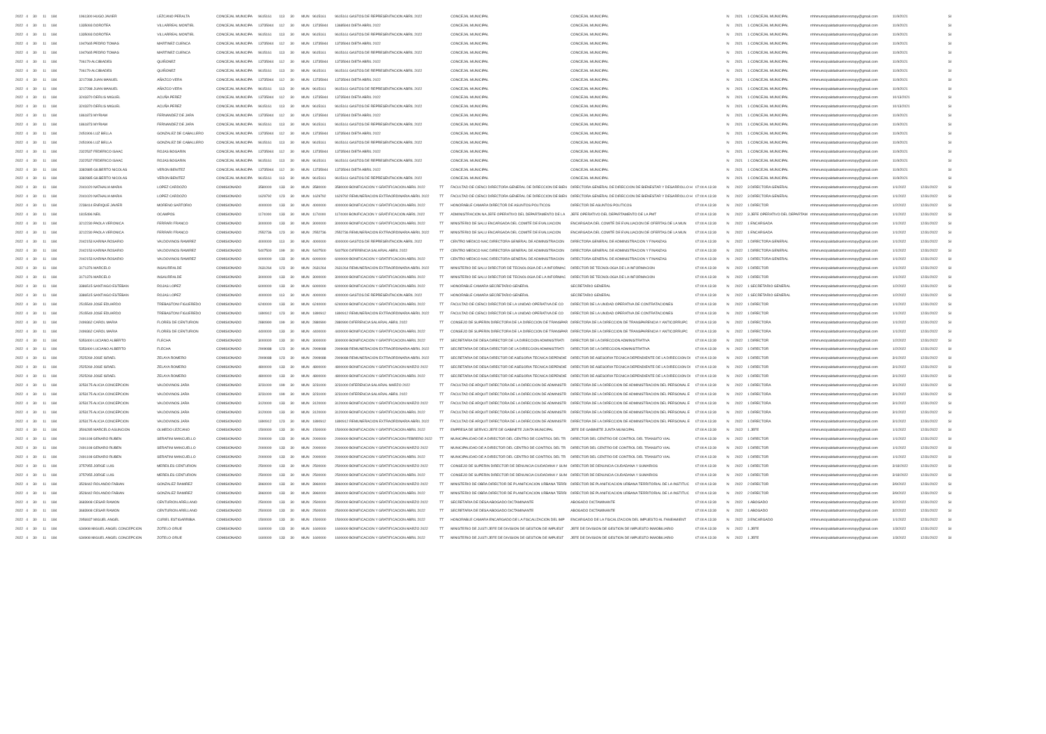| 2022 | 4 | 30 | 11 | 184 | 1961300 HUGO JAVIER | LEZCANO PERALTA | CONCEJAL MUNICIPA | 9615161 | 113 | 30 | MUN | 9615161 | 9615161 GASTOS DE REPRESENTACION ABRIL 2022 | | CONCEJAL MUNICIPAL | CONCEJAL MUNICIPAL | | N | 2021 | 1 CONCEJAL MUNICIPAL | rrhhmunicipalidadsanlorenzopy@gmail.com | 11/9/2021 | | SI |
| 2022 | 4 | 30 | 11 | 184 | 1335093 DOROTEA | VILLARREAL MONTIEL | CONCEJAL MUNICIPA | 13735944 | 112 | 30 | MUN | 13735944 | 13685944 DIETA ABRIL 2022 | | CONCEJAL MUNICIPAL | CONCEJAL MUNICIPAL | | N | 2021 | 1 CONCEJAL MUNICIPAL | rrhhmunicipalidadsanlorenzopy@gmail.com | 11/9/2021 | | SI |
| 2022 | 4 | 30 | 11 | 184 | 1335093 DOROTEA | VILLARREAL MONTIEL | CONCEJAL MUNICIPA | 9615161 | 113 | 30 | MUN | 9615161 | 9615161 GASTOS DE REPRESENTACION ABRIL 2022 | | CONCEJAL MUNICIPAL | CONCEJAL MUNICIPAL | | N | 2021 | 1 CONCEJAL MUNICIPAL | rrhhmunicipalidadsanlorenzopy@gmail.com | 11/9/2021 | | SI |
| 2022 | 4 | 30 | 11 | 184 | 1947665 PEDRO TOMAS | MARTINEZ CUENCA | CONCEJAL MUNICIPA | 13735944 | 112 | 30 | MUN | 13735944 | 13735944 DIETA ABRIL 2022 | | CONCEJAL MUNICIPAL | CONCEJAL MUNICIPAL | | N | 2021 | 1 CONCEJAL MUNICIPAL | rrhhmunicipalidadsanlorenzopy@gmail.com | 11/9/2021 | | SI |
| 2022 | 4 | 30 | 11 | 184 | 1947665 PEDRO TOMAS | MARTINEZ CUENCA | CONCEJAL MUNICIPA | 9615161 | 113 | 30 | MUN | 9615161 | 9615161 GASTOS DE REPRESENTACION ABRIL 2022 | | CONCEJAL MUNICIPAL | CONCEJAL MUNICIPAL | | N | 2021 | 1 CONCEJAL MUNICIPAL | rrhhmunicipalidadsanlorenzopy@gmail.com | 11/9/2021 | | SI |
| 2022 | 4 | 30 | 11 | 184 | 706179 ALCIBIADES | QUIÑONEZ | CONCEJAL MUNICIPA | 13735944 | 112 | 30 | MUN | 13735944 | 13735944 DIETA ABRIL 2022 | | CONCEJAL MUNICIPAL | CONCEJAL MUNICIPAL | | N | 2021 | 1 CONCEJAL MUNICIPAL | rrhhmunicipalidadsanlorenzopy@gmail.com | 11/9/2021 | | SI |
| 2022 | 4 | 30 | 11 | 184 | 706179 ALCIBIADES | QUIÑONEZ | CONCEJAL MUNICIPA | 9615161 | 113 | 30 | MUN | 9615161 | 9615161 GASTOS DE REPRESENTACION ABRIL 2022 | | CONCEJAL MUNICIPAL | CONCEJAL MUNICIPAL | | N | 2021 | 1 CONCEJAL MUNICIPAL | rrhhmunicipalidadsanlorenzopy@gmail.com | 11/9/2021 | | SI |
| 2022 | 4 | 30 | 11 | 184 | 3217288 JUAN MANUEL | AÑAZCO VERA | CONCEJAL MUNICIPA | 13735944 | 112 | 30 | MUN | 13735944 | 13735944 DIETA ABRIL 2022 | | CONCEJAL MUNICIPAL | CONCEJAL MUNICIPAL | | N | 2021 | 1 CONCEJAL MUNICIPAL | rrhhmunicipalidadsanlorenzopy@gmail.com | 11/9/2021 | | SI |
| 2022 | 4 | 30 | 11 | 184 | 3217288 JUAN MANUEL | AÑAZCO VERA | CONCEJAL MUNICIPA | 9615161 | 113 | 30 | MUN | 9615161 | 9615161 GASTOS DE REPRESENTACION ABRIL 2022 | | CONCEJAL MUNICIPAL | CONCEJAL MUNICIPAL | | N | 2021 | 1 CONCEJAL MUNICIPAL | rrhhmunicipalidadsanlorenzopy@gmail.com | 11/9/2021 | | SI |
| 2022 | 4 | 30 | 11 | 184 | 3243370 DERLIS MIGUEL | ACUÑA PEREZ | CONCEJAL MUNICIPA | 13735944 | 112 | 30 | MUN | 13735944 | 13735944 DIETA ABRIL 2022 | | CONCEJAL MUNICIPAL | CONCEJAL MUNICIPAL | | N | 2021 | 1 CONCEJAL MUNICIPAL | rrhhmunicipalidadsanlorenzopy@gmail.com | 10/13/2021 | | SI |
| 2022 | 4 | 30 | 11 | 184 | 3243370 DERLIS MIGUEL | ACUÑA PEREZ | CONCEJAL MUNICIPA | 9615161 | 113 | 30 | MUN | 9615161 | 9615161 GASTOS DE REPRESENTACION ABRIL 2022 | | CONCEJAL MUNICIPAL | CONCEJAL MUNICIPAL | | N | 2021 | 1 CONCEJAL MUNICIPAL | rrhhmunicipalidadsanlorenzopy@gmail.com | 10/13/2021 | | SI |
| 2022 | 4 | 30 | 11 | 184 | 1861873 MYRIAM | FERNANDEZ DE JARA | CONCEJAL MUNICIPA | 13735944 | 112 | 30 | MUN | 13735944 | 13735944 DIETA ABRIL 2022 | | CONCEJAL MUNICIPAL | CONCEJAL MUNICIPAL | | N | 2021 | 1 CONCEJAL MUNICIPAL | rrhhmunicipalidadsanlorenzopy@gmail.com | 11/9/2021 | | SI |
| 2022 | 4 | 30 | 11 | 184 | 1861873 MYRIAM | FERNANDEZ DE JARA | CONCEJAL MUNICIPA | 9615161 | 113 | 30 | MUN | 9615161 | 9615161 GASTOS DE REPRESENTACION ABRIL 2022 | | CONCEJAL MUNICIPAL | CONCEJAL MUNICIPAL | | N | 2021 | 1 CONCEJAL MUNICIPAL | rrhhmunicipalidadsanlorenzopy@gmail.com | 11/9/2021 | | SI |
| 2022 | 4 | 30 | 11 | 184 | 2451906 LUZ BELLA | GONZALEZ DE CABALLERO | CONCEJAL MUNICIPA | 13735944 | 112 | 30 | MUN | 13735944 | 13735944 DIETA ABRIL 2022 | | CONCEJAL MUNICIPAL | CONCEJAL MUNICIPAL | | N | 2021 | 1 CONCEJAL MUNICIPAL | rrhhmunicipalidadsanlorenzopy@gmail.com | 11/9/2021 | | SI |
| 2022 | 4 | 30 | 11 | 184 | 2451906 LUZ BELLA | GONZALEZ DE CABALLERO | CONCEJAL MUNICIPA | 9615161 | 113 | 30 | MUN | 9615161 | 9615161 GASTOS DE REPRESENTACION ABRIL 2022 | | CONCEJAL MUNICIPAL | CONCEJAL MUNICIPAL | | N | 2021 | 1 CONCEJAL MUNICIPAL | rrhhmunicipalidadsanlorenzopy@gmail.com | 11/9/2021 | | SI |
| 2022 | 4 | 30 | 11 | 184 | 2322537 FEDERICO ISAAC | ROJAS BOGARIN | CONCEJAL MUNICIPA | 13735944 | 112 | 30 | MUN | 13735944 | 13735944 DIETA ABRIL 2022 | | CONCEJAL MUNICIPAL | CONCEJAL MUNICIPAL | | N | 2021 | 1 CONCEJAL MUNICIPAL | rrhhmunicipalidadsanlorenzopy@gmail.com | 11/9/2021 | | SI |
| 2022 | 4 | 30 | 11 | 184 | 2322537 FEDERICO ISAAC | ROJAS BOGARIN | CONCEJAL MUNICIPA | 9615161 | 113 | 30 | MUN | 9615161 | 9615161 GASTOS DE REPRESENTACION ABRIL 2022 | | CONCEJAL MUNICIPAL | CONCEJAL MUNICIPAL | | N | 2021 | 1 CONCEJAL MUNICIPAL | rrhhmunicipalidadsanlorenzopy@gmail.com | 11/9/2021 | | SI |
| 2022 | 4 | 30 | 11 | 184 | 3382885 GILBERTO NICOLAS | VERON BENITEZ | CONCEJAL MUNICIPA | 13735944 | 112 | 30 | MUN | 13735944 | 13735944 DIETA ABRIL 2022 | | CONCEJAL MUNICIPAL | CONCEJAL MUNICIPAL | | N | 2021 | 1 CONCEJAL MUNICIPAL | rrhhmunicipalidadsanlorenzopy@gmail.com | 11/9/2021 | | SI |
| 2022 | 4 | 30 | 11 | 184 | 3382885 GILBERTO NICOLAS | VERON BENITEZ | CONCEJAL MUNICIPA | 9615161 | 113 | 30 | MUN | 9615161 | 9615161 GASTOS DE REPRESENTACION ABRIL 2022 | | CONCEJAL MUNICIPAL | CONCEJAL MUNICIPAL | | N | 2021 | 1 CONCEJAL MUNICIPAL | rrhhmunicipalidadsanlorenzopy@gmail.com | 11/9/2021 | | SI |
| 2022 | 4 | 30 | 11 | 184 | 2041020 NATHALIA MARIA | LOPEZ CARDOZO | COMISIONADO | 3580000 | 133 | 30 | MUN | 3580000 | 3580000 BONIFICACION Y GRATIFICACION ABRIL 2022 | TT | FACULTAD DE CIENCI DIRECTORA GENERAL DE DIRECCION DE BIEN | DIRECTORA GENERAL DE DIRECCION DE BIENESTAR Y DESARROLLO H | 07:00 A 13:30 | N | 2022 | 3 DIRECTORA GENERAL | rrhhmunicipalidadsanlorenzopy@gmail.com | 1/1/2022 | 12/31/2022 | SI |
| 2022 | 4 | 30 | 11 | 184 | 2041020 NATHALIA MARIA | LOPEZ CARDOZO | COMISIONADO | 1629792 | 123 | 30 | MUN | 1629792 | 1629792 REMUNERACION EXTRAORDINARIA ABRIL 2022 | TT | FACULTAD DE CIENCI DIRECTORA GENERAL DE DIRECCION DE BIEN | DIRECTORA GENERAL DE DIRECCION DE BIENESTAR Y DESARROLLO H | 07:00 A 13:30 | N | 2022 | 3 DIRECTORA GENERAL | rrhhmunicipalidadsanlorenzopy@gmail.com | 1/1/2022 | 12/31/2022 | SI |
| 2022 | 4 | 30 | 11 | 184 | 2238414 ENRIQUE JAVIER | MORENO SARTORIO | COMISIONADO | 4000000 | 133 | 30 | MUN | 4000000 | 4000000 BONIFICACION Y GRATIFICACION ABRIL 2022 | TT | HONORABLE CAMARA DIRECTOR DE ASUNTOS POLITICOS | DIRECTOR DE ASUNTOS POLITICOS | 07:00 A 13:30 | N | 2022 | 1 DIRECTOR | rrhhmunicipalidadsanlorenzopy@gmail.com | 1/2/2022 | 12/31/2022 | SI |
| 2022 | 4 | 30 | 11 | 184 | 1815496 NEIL | OCAMPOS | COMISIONADO | 1174000 | 133 | 30 | MUN | 1174000 | 1174000 BONIFICACION Y GRATIFICACION ABRIL 2022 | TT | ADMINISTRACION NA JEFE OPERATIVO DEL DEPARTAMENTO DE LA | JEFE OPERATIVO DEL DEPARTAMENTO DE LA PMT | 07:00 A 13:30 | N | 2022 | 3 JEFE OPERATIVO DEL DEPARTAM | rrhhmunicipalidadsanlorenzopy@gmail.com | 1/1/2022 | 12/31/2022 | SI |
| 2022 | 4 | 30 | 11 | 184 | 3212230 PAOLA VERONICA | FERRARI FRANCO | COMISIONADO | 3000000 | 133 | 30 | MUN | 3000000 | 3000000 BONIFICACION Y GRATIFICACION ABRIL 2022 | TT | MINISTERIO DE SALU ENCARGADA DEL COMITÉ DE EVALUACION | ENCARGADA DEL COMITÉ DE EVALUACION DE OFERTAS DE LA MUN | 07:00 A 13:30 | N | 2022 | 1 ENCARGADA | rrhhmunicipalidadsanlorenzopy@gmail.com | 1/1/2022 | 12/31/2022 | SI |
| 2022 | 4 | 30 | 11 | 184 | 3212230 PAOLA VERONICA | FERRARI FRANCO | COMISIONADO | 2552736 | 123 | 30 | MUN | 2552736 | 2552736 REMUNERACION EXTRAORDINARIA ABRIL 2022 | TT | MINISTERIO DE SALU ENCARGADA DEL COMITÉ DE EVALUACION | ENCARGADA DEL COMITÉ DE EVALUACION DE OFERTAS DE LA MUN | 07:00 A 13:30 | N | 2022 | 1 ENCARGADA | rrhhmunicipalidadsanlorenzopy@gmail.com | 1/1/2022 | 12/31/2022 | SI |
| 2022 | 4 | 30 | 11 | 184 | 2042153 KARINA ROSARIO | VALDOVINOS RAMIREZ | COMISIONADO | 4000000 | 113 | 30 | MUN | 4000000 | 4000000 GASTOS DE REPRESENTACION ABRIL 2022 | TT | CENTRO MEDICO NAC DIRECTORA GENERAL DE ADMINISTRACION | DIRECTORA GENERAL DE ADMINISTRACION Y FINANZAS | 07:00 A 13:30 | N | 2022 | 1 DIRECTORA GENERAL | rrhhmunicipalidadsanlorenzopy@gmail.com | 1/1/2022 | 12/31/2022 | SI |
| 2022 | 4 | 30 | 11 | 184 | 2042153 KARINA ROSARIO | VALDOVINOS RAMIREZ | COMISIONADO | 5407500 | 199 | 30 | MUN | 5407500 | 5407500 DIFERENCIA SALARIAL ABRIL 2022 | TT | CENTRO MEDICO NAC DIRECTORA GENERAL DE ADMINISTRACION | DIRECTORA GENERAL DE ADMINISTRACION Y FINANZAS | 07:00 A 13:30 | N | 2022 | 1 DIRECTORA GENERAL | rrhhmunicipalidadsanlorenzopy@gmail.com | 1/1/2022 | 12/31/2022 | SI |
| 2022 | 4 | 30 | 11 | 184 | 2042153 KARINA ROSARIO | VALDOVINOS RAMIREZ | COMISIONADO | 6000000 | 133 | 30 | MUN | 6000000 | 6000000 BONIFICACION Y GRATIFICACION ABRIL 2022 | TT | CENTRO MEDICO NAC DIRECTORA GENERAL DE ADMINISTRACION | DIRECTORA GENERAL DE ADMINISTRACION Y FINANZAS | 07:00 A 13:30 | N | 2022 | 1 DIRECTORA GENERAL | rrhhmunicipalidadsanlorenzopy@gmail.com | 1/1/2022 | 12/31/2022 | SI |
| 2022 | 4 | 30 | 11 | 184 | 3171376 MARCELO | INSAURRALDE | COMISIONADO | 2631264 | 123 | 30 | MUN | 2631264 | 2631264 REMUNERACION EXTRAORDINARIA ABRIL 2022 | TT | MINISTERIO DE SALU DIRECTOR DE TECNOLOGIA DE LA INFORMAC | DIRECTOR DE TECNOLOGIA DE LA INFORMACION | 07:00 A 13:30 | N | 2022 | 1 DIRECTOR | rrhhmunicipalidadsanlorenzopy@gmail.com | 1/1/2022 | 12/31/2022 | SI |
| 2022 | 4 | 30 | 11 | 184 | 3171376 MARCELO | INSAURRALDE | COMISIONADO | 3000000 | 133 | 30 | MUN | 3000000 | 3000000 BONIFICACION Y GRATIFICACION ABRIL 2022 | TT | MINISTERIO DE SALU DIRECTOR DE TECNOLOGIA DE LA INFORMAC | DIRECTOR DE TECNOLOGIA DE LA INFORMACION | 07:00 A 13:30 | N | 2022 | 1 DIRECTOR | rrhhmunicipalidadsanlorenzopy@gmail.com | 1/1/2022 | 12/31/2022 | SI |
| 2022 | 4 | 30 | 11 | 184 | 3386515 SANTIAGO ESTEBAN | ROJAS LOPEZ | COMISIONADO | 6000000 | 133 | 30 | MUN | 6000000 | 6000000 BONIFICACION Y GRATIFICACION ABRIL 2022 | TT | HONORABLE CAMARA SECRETARIO GENERAL | SECRETARIO GENERAL | 07:00 A 13:30 | N | 2022 | 1 SECRETARIO GENERAL | rrhhmunicipalidadsanlorenzopy@gmail.com | 1/2/2022 | 12/31/2022 | SI |
| 2022 | 4 | 30 | 11 | 184 | 3386515 SANTIAGO ESTEBAN | ROJAS LOPEZ | COMISIONADO | 4000000 | 113 | 30 | MUN | 4000000 | 4000000 GASTOS DE REPRESENTACION ABRIL 2022 | TT | HONORABLE CAMARA SECRETARIO GENERAL | SECRETARIO GENERAL | 07:00 A 13:30 | N | 2022 | 1 SECRETARIO GENERAL | rrhhmunicipalidadsanlorenzopy@gmail.com | 1/2/2022 | 12/31/2022 | SI |
| 2022 | 4 | 30 | 11 | 184 | 2515549 JOSE EDUARDO | TREBASTONI FIGUEREDO | COMISIONADO | 6240000 | 133 | 30 | MUN | 6240000 | 6240000 BONIFICACION Y GRATIFICACION ABRIL 2022 | TT | FACULTAD DE CIENCI DIRECTOR DE LA UNIDAD OPERATIVA DE CO | DIRECTOR DE LA UNIDAD OPERATIVA DE CONTRATACIONES | 07:00 A 13:30 | N | 2022 | 1 DIRECTOR | rrhhmunicipalidadsanlorenzopy@gmail.com | 1/1/2022 | 12/31/2022 | SI |
| 2022 | 4 | 30 | 11 | 184 | 2515549 JOSE EDUARDO | TREBASTONI FIGUEREDO | COMISIONADO | 1890912 | 123 | 30 | MUN | 1890912 | 1890912 REMUNERACION EXTRAORDINARIA ABRIL 2022 | TT | FACULTAD DE CIENCI DIRECTOR DE LA UNIDAD OPERATIVA DE CO | DIRECTOR DE LA UNIDAD OPERATIVA DE CONTRATACIONES | 07:00 A 13:30 | N | 2022 | 1 DIRECTOR | rrhhmunicipalidadsanlorenzopy@gmail.com | 1/1/2022 | 12/31/2022 | SI |
| 2022 | 4 | 30 | 11 | 184 | 2499362 CAROL MARIA | FLORES DE CENTURION | COMISIONADO | 2880990 | 199 | 30 | MUN | 2880990 | 2880990 DIFERENCIA SALARIAL ABRIL 2022 | TT | CONSEJO DE SUPERIN DIRECTORA DE LA DIRECCION DE TRANSPAR | DIRECTORA DE LA DIRECCION DE TRANSPARENCIA Y ANTICORRUPC | 07:00 A 13:30 | N | 2022 | 1 DIRECTORA | rrhhmunicipalidadsanlorenzopy@gmail.com | 1/1/2022 | 12/31/2022 | SI |
| 2022 | 4 | 30 | 11 | 184 | 2499362 CAROL MARIA | FLORES DE CENTURION | COMISIONADO | 4400000 | 133 | 30 | MUN | 4400000 | 4400000 BONIFICACION Y GRATIFICACION ABRIL 2022 | TT | CONSEJO DE SUPERIN DIRECTORA DE LA DIRECCION DE TRANSPAR | DIRECTORA DE LA DIRECCION DE TRANSPARENCIA Y ANTICORRUPC | 07:00 A 13:30 | N | 2022 | 1 DIRECTORA | rrhhmunicipalidadsanlorenzopy@gmail.com | 1/1/2022 | 12/31/2022 | SI |
| 2022 | 4 | 30 | 11 | 184 | 5353400 LUCIANO ALBERTO | FLECHA | COMISIONADO | 3000000 | 133 | 30 | MUN | 3000000 | 3000000 BONIFICACION Y GRATIFICACION ABRIL 2022 | TT | SECRETARIA DE DESA DIRECTOR DE LA DIRECCION ADMINISTRATI | DIRECTOR DE LA DIRECCION ADMINISTRATIVA | 07:00 A 13:30 | N | 2022 | 1 DIRECTOR | rrhhmunicipalidadsanlorenzopy@gmail.com | 1/2/2022 | 12/31/2022 | SI |
| 2022 | 4 | 30 | 11 | 184 | 5353400 LUCIANO ALBERTO | FLECHA | COMISIONADO | 2909088 | 123 | 30 | MUN | 2909088 | 2909088 REMUNERACION EXTRAORDINARIA ABRIL 2022 | TT | SECRETARIA DE DESA DIRECTOR DE LA DIRECCION ADMINISTRATI | DIRECTOR DE LA DIRECCION ADMINISTRATIVA | 07:00 A 13:30 | N | 2022 | 1 DIRECTOR | rrhhmunicipalidadsanlorenzopy@gmail.com | 1/2/2022 | 12/31/2022 | SI |
| 2022 | 4 | 30 | 11 | 184 | 2525269 JOSE ISRAEL | ZELAYA ROMERO | COMISIONADO | 2909088 | 123 | 30 | MUN | 2909088 | 2909088 REMUNERACION EXTRAORDINARIA ABRIL 2022 | TT | SECRETARIA DE DESA DIRECTOR DE ASESORIA TECNICA DEPENDIE | DIRECTOR DE ASESORIA TECNICA DEPENDIENTE DE LA DIRECCION DI | 07:00 A 13:30 | N | 2022 | 1 DIRECTOR | rrhhmunicipalidadsanlorenzopy@gmail.com | 3/1/2022 | 12/31/2022 | SI |
| 2022 | 4 | 30 | 11 | 184 | 2525269 JOSE ISRAEL | ZELAYA ROMERO | COMISIONADO | 4800000 | 133 | 30 | MUN | 4800000 | 4800000 BONIFICACION Y GRATIFICACION MARZO 2022 | TT | SECRETARIA DE DESA DIRECTOR DE ASESORIA TECNICA DEPENDIE | DIRECTOR DE ASESORIA TECNICA DEPENDIENTE DE LA DIRECCION DI | 07:00 A 13:30 | N | 2022 | 1 DIRECTOR | rrhhmunicipalidadsanlorenzopy@gmail.com | 3/1/2022 | 12/31/2022 | SI |
| 2022 | 4 | 30 | 11 | 184 | 2525269 JOSE ISRAEL | ZELAYA ROMERO | COMISIONADO | 4800000 | 133 | 30 | MUN | 4800000 | 4800000 BONIFICACION Y GRATIFICACION ABRIL 2022 | TT | SECRETARIA DE DESA DIRECTOR DE ASESORIA TECNICA DEPENDIE | DIRECTOR DE ASESORIA TECNICA DEPENDIENTE DE LA DIRECCION DI | 07:00 A 13:30 | N | 2022 | 1 DIRECTOR | rrhhmunicipalidadsanlorenzopy@gmail.com | 3/1/2022 | 12/31/2022 | SI |
| 2022 | 4 | 30 | 11 | 184 | 3253175 ALICIA CONCEPCION | VALDOVINOS JARA | COMISIONADO | 3231000 | 199 | 30 | MUN | 3231000 | 3231000 DIFERENCIA SALARIAL MARZO 2022 | TT | FACULTAD DE ARQUIT DIRECTORA DE LA DIRECCION DE ADMINISTR | DIRECTORA DE LA DIRECCION DE ADMINISTRACION DEL PERSONAL E | 07:00 A 13:30 | N | 2022 | 1 DIRECTORA | rrhhmunicipalidadsanlorenzopy@gmail.com | 3/1/2022 | 12/31/2022 | SI |
| 2022 | 4 | 30 | 11 | 184 | 3253175 ALICIA CONCEPCION | VALDOVINOS JARA | COMISIONADO | 3231000 | 199 | 30 | MUN | 3231000 | 3231000 DIFERENCIA SALARIAL ABRIL 2022 | TT | FACULTAD DE ARQUIT DIRECTORA DE LA DIRECCION DE ADMINISTR | DIRECTORA DE LA DIRECCION DE ADMINISTRACION DEL PERSONAL E | 07:00 A 13:30 | N | 2022 | 1 DIRECTORA | rrhhmunicipalidadsanlorenzopy@gmail.com | 3/1/2022 | 12/31/2022 | SI |
| 2022 | 4 | 30 | 11 | 184 | 3253175 ALICIA CONCEPCION | VALDOVINOS JARA | COMISIONADO | 3120000 | 133 | 30 | MUN | 3120000 | 3120000 BONIFICACION Y GRATIFICACION MARZO 2022 | TT | FACULTAD DE ARQUIT DIRECTORA DE LA DIRECCION DE ADMINISTR | DIRECTORA DE LA DIRECCION DE ADMINISTRACION DEL PERSONAL E | 07:00 A 13:30 | N | 2022 | 1 DIRECTORA | rrhhmunicipalidadsanlorenzopy@gmail.com | 3/1/2022 | 12/31/2022 | SI |
| 2022 | 4 | 30 | 11 | 184 | 3253175 ALICIA CONCEPCION | VALDOVINOS JARA | COMISIONADO | 3120000 | 133 | 30 | MUN | 3120000 | 3120000 BONIFICACION Y GRATIFICACION ABRIL 2022 | TT | FACULTAD DE ARQUIT DIRECTORA DE LA DIRECCION DE ADMINISTR | DIRECTORA DE LA DIRECCION DE ADMINISTRACION DEL PERSONAL E | 07:00 A 13:30 | N | 2022 | 1 DIRECTORA | rrhhmunicipalidadsanlorenzopy@gmail.com | 3/1/2022 | 12/31/2022 | SI |
| 2022 | 4 | 30 | 11 | 184 | 3253175 ALICIA CONCEPCION | VALDOVINOS JARA | COMISIONADO | 1890912 | 123 | 30 | MUN | 1890912 | 1890912 REMUNERACION EXTRAORDINARIA ABRIL 2022 | TT | FACULTAD DE ARQUIT DIRECTORA DE LA DIRECCION DE ADMINISTR | DIRECTORA DE LA DIRECCION DE ADMINISTRACION DEL PERSONAL E | 07:00 A 13:30 | N | 2022 | 1 DIRECTORA | rrhhmunicipalidadsanlorenzopy@gmail.com | 3/1/2022 | 12/31/2022 | SI |
| 2022 | 4 | 30 | 11 | 184 | 3506285 MARCELO ASUNCION | OLMEDO LEZCANO | COMISIONADO | 1500000 | 133 | 30 | MUN | 1500000 | 1500000 BONIFICACION Y GRATIFICACION ABRIL 2022 | TT | EMPRESA DE SERVICI JEFE DE GABINETE JUNTA MUNICIPAL | JEFE DE GABINETE JUNTA MUNICIPAL | 07:00 A 13:30 | N | 2022 | 1 JEFE | rrhhmunicipalidadsanlorenzopy@gmail.com | 1/1/2022 | 12/31/2022 | SI |
| 2022 | 4 | 30 | 11 | 184 | 2491108 GENARO RUBEN | SERAFINI MANCUELLO | COMISIONADO | 2000000 | 133 | 30 | MUN | 2000000 | 2000000 BONIFICACION Y GRATIFICACION FEBRERO 2022 | TT | MUNICIPALIDAD DE A DIRECTOR DEL CENTRO DE CONTROL DEL TR | DIRECTOR DEL CENTRO DE CONTROL DEL TRANSITO VIAL | 07:00 A 13:30 | N | 2022 | 1 DIRECTOR | rrhhmunicipalidadsanlorenzopy@gmail.com | 1/1/2022 | 12/31/2022 | SI |
| 2022 | 4 | 30 | 11 | 184 | 2491108 GENARO RUBEN | SERAFINI MANCUELLO | COMISIONADO | 2000000 | 133 | 30 | MUN | 2000000 | 2000000 BONIFICACION Y GRATIFICACION MARZO 2022 | TT | MUNICIPALIDAD DE A DIRECTOR DEL CENTRO DE CONTROL DEL TR | DIRECTOR DEL CENTRO DE CONTROL DEL TRANSITO VIAL | 07:00 A 13:30 | N | 2022 | 1 DIRECTOR | rrhhmunicipalidadsanlorenzopy@gmail.com | 1/1/2022 | 12/31/2022 | SI |
| 2022 | 4 | 30 | 11 | 184 | 2491108 GENARO RUBEN | SERAFINI MANCUELLO | COMISIONADO | 2000000 | 133 | 30 | MUN | 2000000 | 2000000 BONIFICACION Y GRATIFICACION ABRIL 2022 | TT | MUNICIPALIDAD DE A DIRECTOR DEL CENTRO DE CONTROL DEL TR | DIRECTOR DEL CENTRO DE CONTROL DEL TRANSITO VIAL | 07:00 A 13:30 | N | 2022 | 1 DIRECTOR | rrhhmunicipalidadsanlorenzopy@gmail.com | 1/1/2022 | 12/31/2022 | SI |
| 2022 | 4 | 30 | 11 | 184 | 3757955 JORGE LUIS | MEREILES CENTURION | COMISIONADO | 2500000 | 133 | 30 | MUN | 2500000 | 2500000 BONIFICACION Y GRATIFICACION MARZO 2022 | TT | CONSEJO DE SUPERIN DIRECTOR DE DENUNCIA CIUDADANA Y SUM | DIRECTOR DE DENUNCIA CIUDADANA Y SUMARIOS | 07:00 A 13:30 | N | 2022 | 1 DIRECTOR | rrhhmunicipalidadsanlorenzopy@gmail.com | 3/18/2022 | 12/31/2022 | SI |
| 2022 | 4 | 30 | 11 | 184 | 3757955 JORGE LUIS | MEREILES CENTURION | COMISIONADO | 2500000 | 133 | 30 | MUN | 2500000 | 2500000 BONIFICACION Y GRATIFICACION ABRIL 2022 | TT | CONSEJO DE SUPERIN DIRECTOR DE DENUNCIA CIUDADANA Y SUM | DIRECTOR DE DENUNCIA CIUDADANA Y SUMARIOS | 07:00 A 13:30 | N | 2022 | 1 DIRECTOR | rrhhmunicipalidadsanlorenzopy@gmail.com | 3/18/2022 | 12/31/2022 | SI |
| 2022 | 4 | 30 | 11 | 184 | 3528442 ROLANDO FABIAN | GONZALEZ RAMIREZ | COMISIONADO | 3960000 | 133 | 30 | MUN | 3960000 | 3960000 BONIFICACION Y GRATIFICACION MARZO 2022 | TT | MINISTERIO DE OBRA DIRECTOR DE PLANIFICACION URBANA TERRI | DIRECTOR DE PLANIFICACION URBANA TERRITORIAL DE LA INSTITUC | 07:00 A 13:30 | N | 2022 | 2 DIRECTOR | rrhhmunicipalidadsanlorenzopy@gmail.com | 3/9/2022 | 12/31/2022 | SI |
| 2022 | 4 | 30 | 11 | 184 | 3528442 ROLANDO FABIAN | GONZALEZ RAMIREZ | COMISIONADO | 3960000 | 133 | 30 | MUN | 3960000 | 3960000 BONIFICACION Y GRATIFICACION ABRIL 2022 | TT | MINISTERIO DE OBRA DIRECTOR DE PLANIFICACION URBANA TERRI | DIRECTOR DE PLANIFICACION URBANA TERRITORIAL DE LA INSTITUC | 07:00 A 13:30 | N | 2022 | 2 DIRECTOR | rrhhmunicipalidadsanlorenzopy@gmail.com | 3/9/2022 | 12/31/2022 | SI |
| 2022 | 4 | 30 | 11 | 184 | 3683908 CESAR RAMON | CENTURION ARELLANO | COMISIONADO | 2500000 | 133 | 30 | MUN | 2500000 | 2500000 BONIFICACION Y GRATIFICACION MARZO 2022 | TT | SECRETARIA DE DESA ABOGADO DICTAMINANTE | ABOGADO DICTAMINANTE | 07:00 A 13:30 | N | 2022 | 1 ABOGADO | rrhhmunicipalidadsanlorenzopy@gmail.com | 3/2/2022 | 12/31/2022 | SI |
| 2022 | 4 | 30 | 11 | 184 | 3683908 CESAR RAMON | CENTURION ARELLANO | COMISIONADO | 2500000 | 133 | 30 | MUN | 2500000 | 2500000 BONIFICACION Y GRATIFICACION ABRIL 2022 | TT | SECRETARIA DE DESA ABOGADO DICTAMINANTE | ABOGADO DICTAMINANTE | 07:00 A 13:30 | N | 2022 | 1 ABOGADO | rrhhmunicipalidadsanlorenzopy@gmail.com | 3/2/2022 | 12/31/2022 | SI |
| 2022 | 4 | 30 | 11 | 184 | 2956937 MIGUEL ANGEL | CURIEL ESTIGARRIBIA | COMISIONADO | 1500000 | 133 | 30 | MUN | 1500000 | 1500000 BONIFICACION Y GRATIFICACION ABRIL 2022 | TT | HONORABLE CAMARA ENCARGADO DE LA FISCALIZACION DEL IMP | ENCARGADO DE LA FISCALIZACION DEL IMPUESTO AL FANEAMIENT | 07:00 A 13:30 | N | 2022 | 3 ENCARGADO | rrhhmunicipalidadsanlorenzopy@gmail.com | 1/1/2022 | 12/31/2022 | SI |
| 2022 | 4 | 30 | 11 | 184 | 634908 MIGUEL ANGEL CONCEPCION | ZOTELO ORUE | COMISIONADO | 1600000 | 133 | 30 | MUN | 1600000 | 1600000 BONIFICACION Y GRATIFICACION MARZO 2022 | TT | MINISTERIO DE JUSTI JEFE DE DIVISION DE GESTION DE IMPUEST | JEFE DE DIVISION DE GESTION DE IMPUESTO INMOBILIARIO | 07:00 A 13:30 | N | 2022 | 1 JEFE | rrhhmunicipalidadsanlorenzopy@gmail.com | 1/3/2022 | 12/31/2022 | SI |
| 2022 | 4 | 30 | 11 | 184 | 634908 MIGUEL ANGEL CONCEPCION | ZOTELO ORUE | COMISIONADO | 1600000 | 133 | 30 | MUN | 1600000 | 1600000 BONIFICACION Y GRATIFICACION ABRIL 2022 | TT | MINISTERIO DE JUSTI JEFE DE DIVISION DE GESTION DE IMPUEST | JEFE DE DIVISION DE GESTION DE IMPUESTO INMOBILIARIO | 07:00 A 13:30 | N | 2022 | 1 JEFE | rrhhmunicipalidadsanlorenzopy@gmail.com | 1/3/2022 | 12/31/2022 | SI |